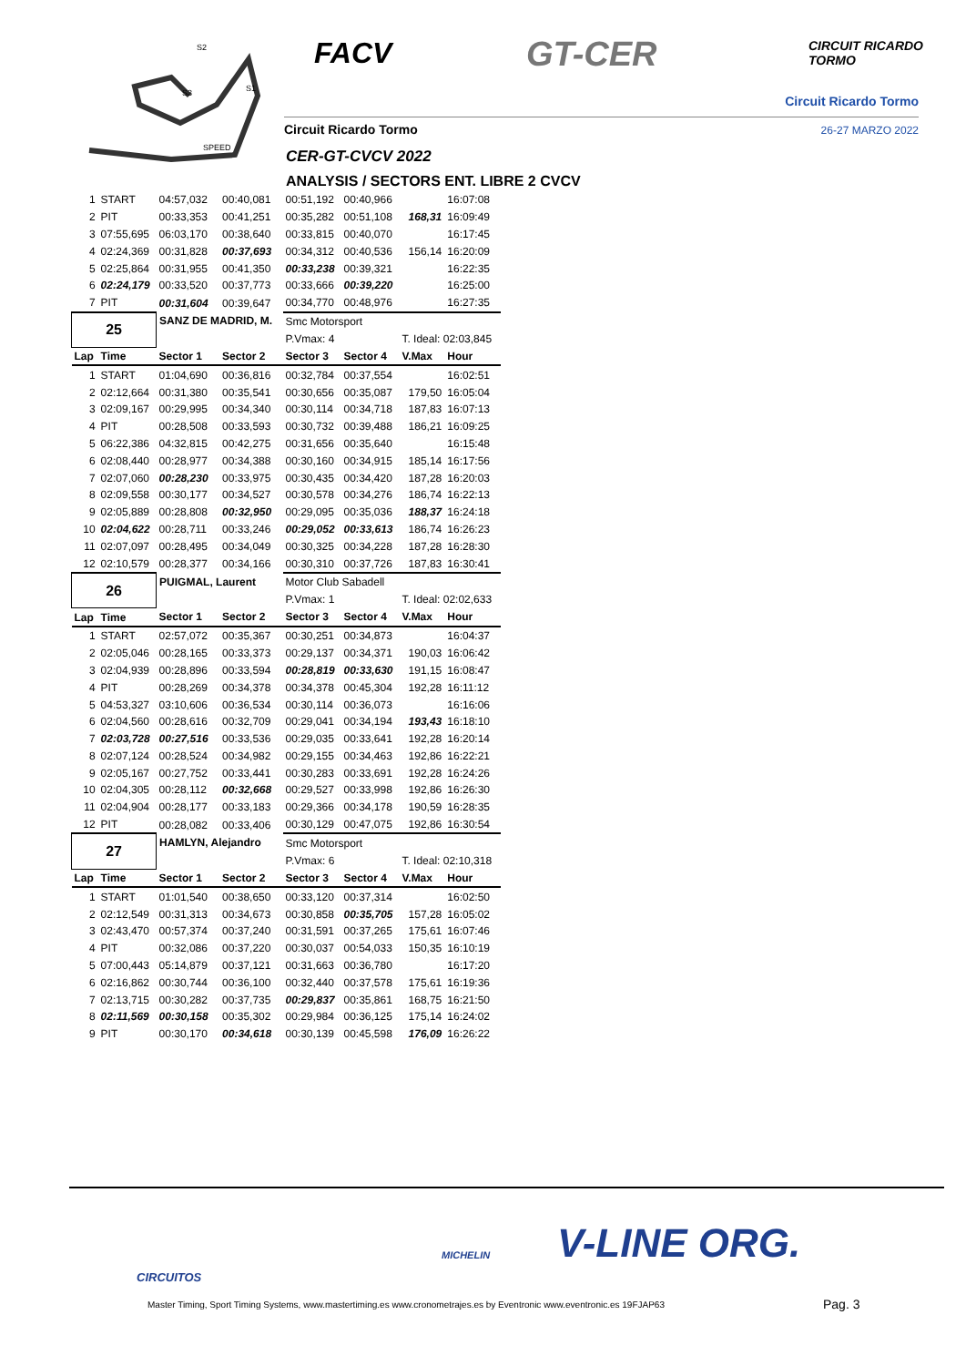S2
S3
S1
SPEED
FACV GT-CER CIRCUIT RICARDO TORMO
Circuit Ricardo Tormo
26-27 MARZO 2022 Circuit Ricardo Tormo
CER-GT-CVCV 2022
ANALYSIS / SECTORS ENT. LIBRE 2 CVCV
| 1 | START | 04:57,032 | 00:40,081 | 00:51,192 | 00:40,966 | | 16:07:08 |
| 2 | PIT | 00:33,353 | 00:41,251 | 00:35,282 | 00:51,108 | 168,31 | 16:09:49 |
| 3 | 07:55,695 | 06:03,170 | 00:38,640 | 00:33,815 | 00:40,070 | | 16:17:45 |
| 4 | 02:24,369 | 00:31,828 | 00:37,693 | 00:34,312 | 00:40,536 | 156,14 | 16:20:09 |
| 5 | 02:25,864 | 00:31,955 | 00:41,350 | 00:33,238 | 00:39,321 | | 16:22:35 |
| 6 | 02:24,179 | 00:33,520 | 00:37,773 | 00:33,666 | 00:39,220 | | 16:25:00 |
| 7 | PIT | 00:31,604 | 00:39,647 | 00:34,770 | 00:48,976 | | 16:27:35 |
| 25 | | SANZ DE MADRID, M. | | Smc Motorsport | | | |
| | | | | P.Vmax: 4 | | T. Ideal: 02:03,845 | |
| Lap | Time | Sector 1 | Sector 2 | Sector 3 | Sector 4 | V.Max | Hour |
| 1 | START | 01:04,690 | 00:36,816 | 00:32,784 | 00:37,554 | | 16:02:51 |
| 2 | 02:12,664 | 00:31,380 | 00:35,541 | 00:30,656 | 00:35,087 | 179,50 | 16:05:04 |
| 3 | 02:09,167 | 00:29,995 | 00:34,340 | 00:30,114 | 00:34,718 | 187,83 | 16:07:13 |
| 4 | PIT | 00:28,508 | 00:33,593 | 00:30,732 | 00:39,488 | 186,21 | 16:09:25 |
| 5 | 06:22,386 | 04:32,815 | 00:42,275 | 00:31,656 | 00:35,640 | | 16:15:48 |
| 6 | 02:08,440 | 00:28,977 | 00:34,388 | 00:30,160 | 00:34,915 | 185,14 | 16:17:56 |
| 7 | 02:07,060 | 00:28,230 | 00:33,975 | 00:30,435 | 00:34,420 | 187,28 | 16:20:03 |
| 8 | 02:09,558 | 00:30,177 | 00:34,527 | 00:30,578 | 00:34,276 | 186,74 | 16:22:13 |
| 9 | 02:05,889 | 00:28,808 | 00:32,950 | 00:29,095 | 00:35,036 | 188,37 | 16:24:18 |
| 10 | 02:04,622 | 00:28,711 | 00:33,246 | 00:29,052 | 00:33,613 | 186,74 | 16:26:23 |
| 11 | 02:07,097 | 00:28,495 | 00:34,049 | 00:30,325 | 00:34,228 | 187,28 | 16:28:30 |
| 12 | 02:10,579 | 00:28,377 | 00:34,166 | 00:30,310 | 00:37,726 | 187,83 | 16:30:41 |
| 26 | | PUIGMAL, Laurent | | Motor Club Sabadell | | | |
| | | | | P.Vmax: 1 | | T. Ideal: 02:02,633 | |
| Lap | Time | Sector 1 | Sector 2 | Sector 3 | Sector 4 | V.Max | Hour |
| 1 | START | 02:57,072 | 00:35,367 | 00:30,251 | 00:34,873 | | 16:04:37 |
| 2 | 02:05,046 | 00:28,165 | 00:33,373 | 00:29,137 | 00:34,371 | 190,03 | 16:06:42 |
| 3 | 02:04,939 | 00:28,896 | 00:33,594 | 00:28,819 | 00:33,630 | 191,15 | 16:08:47 |
| 4 | PIT | 00:28,269 | 00:34,378 | 00:34,378 | 00:45,304 | 192,28 | 16:11:12 |
| 5 | 04:53,327 | 03:10,606 | 00:36,534 | 00:30,114 | 00:36,073 | | 16:16:06 |
| 6 | 02:04,560 | 00:28,616 | 00:32,709 | 00:29,041 | 00:34,194 | 193,43 | 16:18:10 |
| 7 | 02:03,728 | 00:27,516 | 00:33,536 | 00:29,035 | 00:33,641 | 192,28 | 16:20:14 |
| 8 | 02:07,124 | 00:28,524 | 00:34,982 | 00:29,155 | 00:34,463 | 192,86 | 16:22:21 |
| 9 | 02:05,167 | 00:27,752 | 00:33,441 | 00:30,283 | 00:33,691 | 192,28 | 16:24:26 |
| 10 | 02:04,305 | 00:28,112 | 00:32,668 | 00:29,527 | 00:33,998 | 192,86 | 16:26:30 |
| 11 | 02:04,904 | 00:28,177 | 00:33,183 | 00:29,366 | 00:34,178 | 190,59 | 16:28:35 |
| 12 | PIT | 00:28,082 | 00:33,406 | 00:30,129 | 00:47,075 | 192,86 | 16:30:54 |
| 27 | | HAMLYN, Alejandro | | Smc Motorsport | | | |
| | | | | P.Vmax: 6 | | T. Ideal: 02:10,318 | |
| Lap | Time | Sector 1 | Sector 2 | Sector 3 | Sector 4 | V.Max | Hour |
| 1 | START | 01:01,540 | 00:38,650 | 00:33,120 | 00:37,314 | | 16:02:50 |
| 2 | 02:12,549 | 00:31,313 | 00:34,673 | 00:30,858 | 00:35,705 | 157,28 | 16:05:02 |
| 3 | 02:43,470 | 00:57,374 | 00:37,240 | 00:31,591 | 00:37,265 | 175,61 | 16:07:46 |
| 4 | PIT | 00:32,086 | 00:37,220 | 00:30,037 | 00:54,033 | 150,35 | 16:10:19 |
| 5 | 07:00,443 | 05:14,879 | 00:37,121 | 00:31,663 | 00:36,780 | | 16:17:20 |
| 6 | 02:16,862 | 00:30,744 | 00:36,100 | 00:32,440 | 00:37,578 | 175,61 | 16:19:36 |
| 7 | 02:13,715 | 00:30,282 | 00:37,735 | 00:29,837 | 00:35,861 | 168,75 | 16:21:50 |
| 8 | 02:11,569 | 00:30,158 | 00:35,302 | 00:29,984 | 00:36,125 | 175,14 | 16:24:02 |
| 9 | PIT | 00:30,170 | 00:34,618 | 00:30,139 | 00:45,598 | 176,09 | 16:26:22 |
CIRCUITOS
MICHELIN V-LINE ORG.
Master Timing, Sport Timing Systems, www.mastertiming.es www.cronometrajes.es by Eventronic www.eventronic.es 19FJAP63
Pag. 3